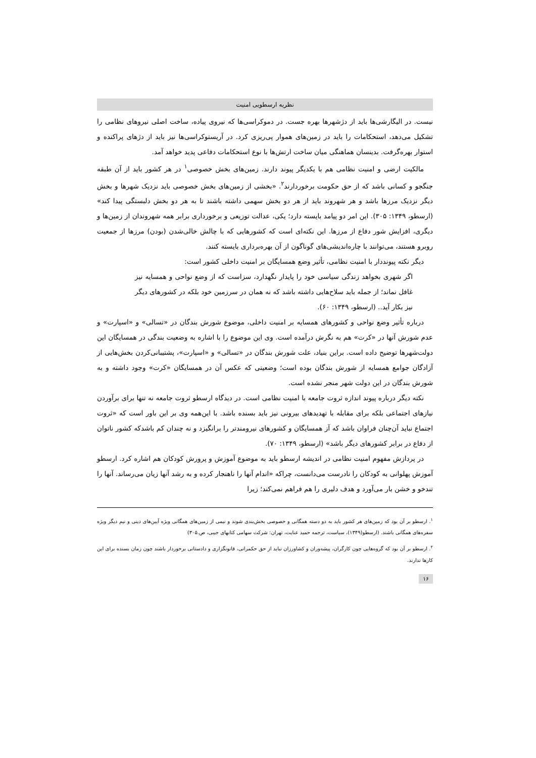نظریه ارسطویی امنیت
نیست. در الیگارشی‌ها باید از دژشهرها بهره جست. در دموکراسی‌ها که نیروی پیاده، ساخت اصلی نیروهای نظامی را تشکیل می‌دهد، استحکامات را باید در زمین‌های هموار پی‌ریزی کرد. در آریستوکراسی‌ها نیز باید از دژهای پراکنده و استوار بهره‌گرفت. بدینسان هماهنگی میان ساخت ارتش‌ها با نوع استحکامات دفاعی پدید خواهد آمد.
مالکیت ارضی و امنیت نظامی هم با یکدیگر پیوند دارند. زمین‌های بخش خصوصی<sup>۱</sup> در هر کشور باید از آن طبقه جنگجو و کسانی باشد که از حق حکومت برخوردارند<sup>۲</sup>. «بخشی از زمین‌های بخش خصوصی باید نزدیک شهرها و بخش دیگر نزدیک مرزها باشد و هر شهروند باید از هر دو بخش سهمی داشته باشند تا به هر دو بخش دلبستگی پیدا کند» (ارسطو، ۱۳۴۹: ۳۰۵). این امر دو پیامد بایسته دارد؛ یکی، عدالت توزیعی و برخورداری برابر همه شهروندان از زمین‌ها و دیگری، افزایش شور دفاع از مرزها. این نکته‌ای است که کشورهایی که با چالش خالی‌شدن (بودن) مرزها از جمعیت روبرو هستند، می‌توانند با چاره‌اندیشی‌های گوناگون از آن بهره‌برداری بایسته کنند.
دیگر نکته پیونددار با امنیت نظامی، تأثیر وضع همسایگان بر امنیت داخلی کشور است:
اگر شهری بخواهد زندگی سیاسی خود را پایدار نگهدارد، سزاست که از وضع نواحی و همسایه نیز غافل نماند؛ از جمله باید سلاح‌هایی داشته باشد که نه همان در سرزمین خود بلکه در کشورهای دیگر نیز بکار آید.. (ارسطو، ۱۳۴۹: ۶۰).
درباره تأثیر وضع نواحی و کشورهای همسایه بر امنیت داخلی، موضوع شورش بندگان در «تسالی» و «اسپارت» و عدم شورش آنها در «کرت» هم به نگرش درآمده است. وی این موضوع را با اشاره به وضعیت بندگی در همسایگان این دولت‌شهرها توضیح داده است. براین بنیاد، علت شورش بندگان در «تسالی» و «اسپارت»، پشتیبانی‌کردن بخش‌هایی از آزادگان جوامع همسایه از شورش بندگان بوده است؛ وضعیتی که عکس آن در همسایگان «کرت» وجود داشته و به شورش بندگان در این دولت شهر منجر نشده است.
نکته دیگر درباره پیوند اندازه ثروت جامعه با امنیت نظامی است. در دیدگاه ارسطو ثروت جامعه نه تنها برای برآوردن نیازهای اجتماعی بلکه برای مقابله با تهدیدهای بیرونی نیز باید بسنده باشد. با این‌همه وی بر این باور است که «ثروت اجتماع نباید آن‌چنان فراوان باشد که آز همسایگان و کشورهای نیرومندتر را برانگیزد و نه چندان کم باشدکه کشور ناتوان از دفاع در برابر کشورهای دیگر باشد» (ارسطو، ۱۳۴۹: ۷۰).
در پردازش مفهوم امنیت نظامی در اندیشه ارسطو باید به موضوع آموزش و پرورش کودکان هم اشاره کرد. ارسطو آموزش پهلوانی به کودکان را نادرست می‌دانست، چراکه «اندام آنها را ناهنجار کرده و به رشد آنها زیان می‌رساند. آنها را تندخو و خشن بار می‌آورد و هدف دلیری را هم فراهم نمی‌کند؛ زیرا
<sup>۱</sup>. ارسطو بر آن بود که زمین‌های هر کشور باید به دو دسته همگانی و خصوصی بخش‌بندی شوند و نیمی از زمین‌های همگانی ویژه آیین‌های دینی و نیم دیگر ویژه سفره‌های همگانی باشند. (ارسطو(۱۳۴۹)، سیاست، ترجمه حمید عنایت، تهران: شرکت سهامی کتابهای جیبی، ص.۳۰۵)
<sup>۲</sup>. ارسطو بر آن بود که گروه‌هایی چون کارگران، پیشه‌وران و کشاورزان نباید از حق حکمرانی، قانونگزاری و دادستانی برخوردار باشند چون زمان بسنده برای این کارها ندارند.
۱۶